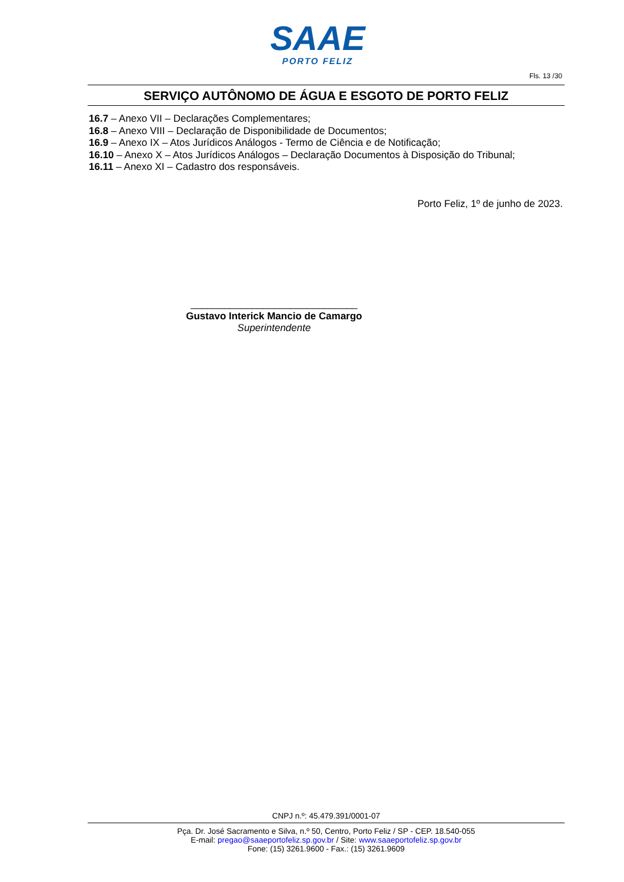SAAE
PORTO FELIZ
Fls. 13 /30
SERVIÇO AUTÔNOMO DE ÁGUA E ESGOTO DE PORTO FELIZ
16.7 – Anexo VII – Declarações Complementares;
16.8 – Anexo VIII – Declaração de Disponibilidade de Documentos;
16.9 – Anexo IX – Atos Jurídicos Análogos - Termo de Ciência e de Notificação;
16.10 – Anexo X – Atos Jurídicos Análogos – Declaração Documentos à Disposição do Tribunal;
16.11 – Anexo XI – Cadastro dos responsáveis.
Porto Feliz, 1º de junho de 2023.
______________________________
Gustavo Interick Mancio de Camargo
Superintendente
CNPJ n.º: 45.479.391/0001-07
Pça. Dr. José Sacramento e Silva, n.º 50, Centro, Porto Feliz / SP - CEP. 18.540-055
E-mail: pregao@saaeportofeliz.sp.gov.br / Site: www.saaeportofeliz.sp.gov.br
Fone: (15) 3261.9600 - Fax.: (15) 3261.9609